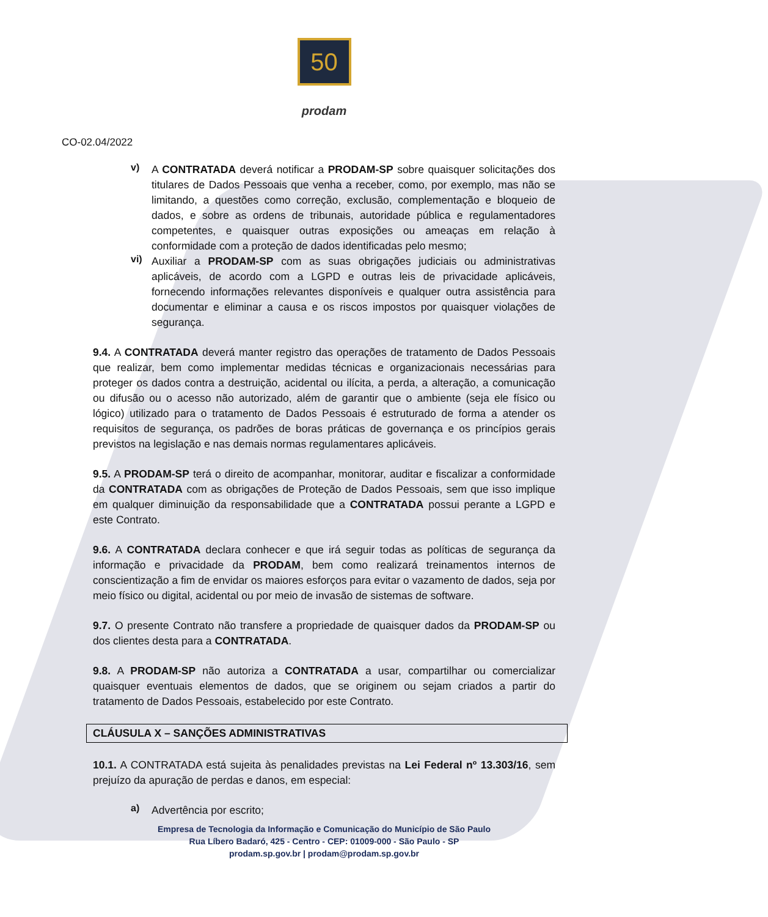50
prodam
CO-02.04/2022
v)
A CONTRATADA deverá notificar a PRODAM-SP sobre quaisquer solicitações dos titulares de Dados Pessoais que venha a receber, como, por exemplo, mas não se limitando, a questões como correção, exclusão, complementação e bloqueio de dados, e sobre as ordens de tribunais, autoridade pública e regulamentadores competentes, e quaisquer outras exposições ou ameaças em relação à conformidade com a proteção de dados identificadas pelo mesmo;
vi)
Auxiliar a PRODAM-SP com as suas obrigações judiciais ou administrativas aplicáveis, de acordo com a LGPD e outras leis de privacidade aplicáveis, fornecendo informações relevantes disponíveis e qualquer outra assistência para documentar e eliminar a causa e os riscos impostos por quaisquer violações de segurança.
9.4. A CONTRATADA deverá manter registro das operações de tratamento de Dados Pessoais que realizar, bem como implementar medidas técnicas e organizacionais necessárias para proteger os dados contra a destruição, acidental ou ilícita, a perda, a alteração, a comunicação ou difusão ou o acesso não autorizado, além de garantir que o ambiente (seja ele físico ou lógico) utilizado para o tratamento de Dados Pessoais é estruturado de forma a atender os requisitos de segurança, os padrões de boras práticas de governança e os princípios gerais previstos na legislação e nas demais normas regulamentares aplicáveis.
9.5. A PRODAM-SP terá o direito de acompanhar, monitorar, auditar e fiscalizar a conformidade da CONTRATADA com as obrigações de Proteção de Dados Pessoais, sem que isso implique em qualquer diminuição da responsabilidade que a CONTRATADA possui perante a LGPD e este Contrato.
9.6. A CONTRATADA declara conhecer e que irá seguir todas as políticas de segurança da informação e privacidade da PRODAM, bem como realizará treinamentos internos de conscientização a fim de envidar os maiores esforços para evitar o vazamento de dados, seja por meio físico ou digital, acidental ou por meio de invasão de sistemas de software.
9.7. O presente Contrato não transfere a propriedade de quaisquer dados da PRODAM-SP ou dos clientes desta para a CONTRATADA.
9.8. A PRODAM-SP não autoriza a CONTRATADA a usar, compartilhar ou comercializar quaisquer eventuais elementos de dados, que se originem ou sejam criados a partir do tratamento de Dados Pessoais, estabelecido por este Contrato.
CLÁUSULA X – SANÇÕES ADMINISTRATIVAS
10.1. A CONTRATADA está sujeita às penalidades previstas na Lei Federal nº 13.303/16, sem prejuízo da apuração de perdas e danos, em especial:
a)
Advertência por escrito;
Empresa de Tecnologia da Informação e Comunicação do Município de São Paulo
Rua Líbero Badaró, 425 - Centro - CEP: 01009-000 - São Paulo - SP
prodam.sp.gov.br | prodam@prodam.sp.gov.br